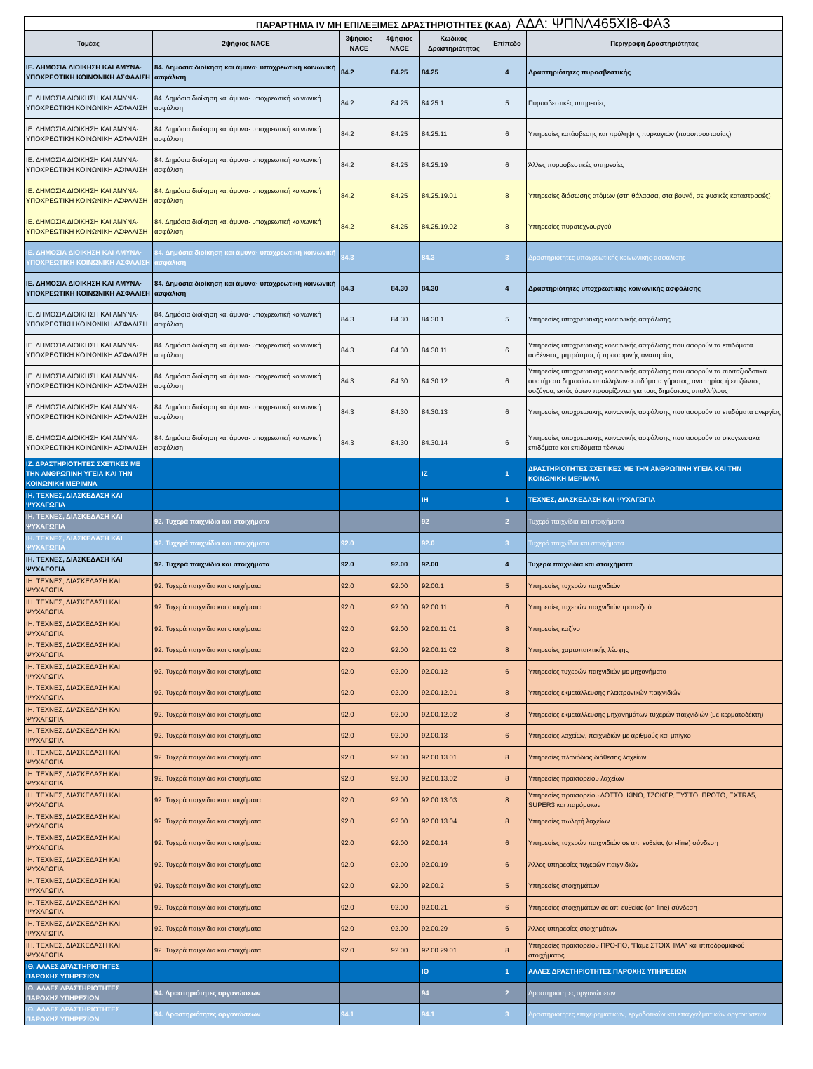ΠΑΡΑΡΤΗΜΑ IV ΜΗ ΕΠΙΛΕΞΙΜΕΣ ΔΡΑΣΤΗΡΙΟΤΗΤΕΣ (ΚΑΔ) ΑΔΑ: ΨΠΝΛ465ΧΙ8-ΦΑ3
| Τομέας | 2ψήφιος NACE | 3ψήφιος NACE | 4ψήφιος NACE | Κωδικός Δραστηριότητας | Επίπεδο | Περιγραφή Δραστηριότητας |
| --- | --- | --- | --- | --- | --- | --- |
| ΙΕ. ΔΗΜΟΣΙΑ ΔΙΟΙΚΗΣΗ ΚΑΙ ΑΜΥΝΑ· ΥΠΟΧΡΕΩΤΙΚΗ ΚΟΙΝΩΝΙΚΗ ΑΣΦΑΛΙΣΗ | 84. Δημόσια διοίκηση και άμυνα· υποχρεωτική κοινωνική ασφάλιση | 84.2 | 84.25 | 84.25 | 4 | Δραστηριότητες πυροσβεστικής |
| ΙΕ. ΔΗΜΟΣΙΑ ΔΙΟΙΚΗΣΗ ΚΑΙ ΑΜΥΝΑ· ΥΠΟΧΡΕΩΤΙΚΗ ΚΟΙΝΩΝΙΚΗ ΑΣΦΑΛΙΣΗ | 84. Δημόσια διοίκηση και άμυνα· υποχρεωτική κοινωνική ασφάλιση | 84.2 | 84.25 | 84.25.1 | 5 | Πυροσβεστικές υπηρεσίες |
| ΙΕ. ΔΗΜΟΣΙΑ ΔΙΟΙΚΗΣΗ ΚΑΙ ΑΜΥΝΑ· ΥΠΟΧΡΕΩΤΙΚΗ ΚΟΙΝΩΝΙΚΗ ΑΣΦΑΛΙΣΗ | 84. Δημόσια διοίκηση και άμυνα· υποχρεωτική κοινωνική ασφάλιση | 84.2 | 84.25 | 84.25.11 | 6 | Υπηρεσίες κατάσβεσης και πρόληψης πυρκαγιών (πυροπροστασίας) |
| ΙΕ. ΔΗΜΟΣΙΑ ΔΙΟΙΚΗΣΗ ΚΑΙ ΑΜΥΝΑ· ΥΠΟΧΡΕΩΤΙΚΗ ΚΟΙΝΩΝΙΚΗ ΑΣΦΑΛΙΣΗ | 84. Δημόσια διοίκηση και άμυνα· υποχρεωτική κοινωνική ασφάλιση | 84.2 | 84.25 | 84.25.19 | 6 | Άλλες πυροσβεστικές υπηρεσίες |
| ΙΕ. ΔΗΜΟΣΙΑ ΔΙΟΙΚΗΣΗ ΚΑΙ ΑΜΥΝΑ· ΥΠΟΧΡΕΩΤΙΚΗ ΚΟΙΝΩΝΙΚΗ ΑΣΦΑΛΙΣΗ | 84. Δημόσια διοίκηση και άμυνα· υποχρεωτική κοινωνική ασφάλιση | 84.2 | 84.25 | 84.25.19.01 | 8 | Υπηρεσίες διάσωσης ατόμων (στη θάλασσα, στα βουνά, σε φυσικές καταστροφές) |
| ΙΕ. ΔΗΜΟΣΙΑ ΔΙΟΙΚΗΣΗ ΚΑΙ ΑΜΥΝΑ· ΥΠΟΧΡΕΩΤΙΚΗ ΚΟΙΝΩΝΙΚΗ ΑΣΦΑΛΙΣΗ | 84. Δημόσια διοίκηση και άμυνα· υποχρεωτική κοινωνική ασφάλιση | 84.2 | 84.25 | 84.25.19.02 | 8 | Υπηρεσίες πυροτεχνουργού |
| ΙΕ. ΔΗΜΟΣΙΑ ΔΙΟΙΚΗΣΗ ΚΑΙ ΑΜΥΝΑ· ΥΠΟΧΡΕΩΤΙΚΗ ΚΟΙΝΩΝΙΚΗ ΑΣΦΑΛΙΣΗ | 84. Δημόσια διοίκηση και άμυνα· υποχρεωτική κοινωνική ασφάλιση | 84.3 | | 84.3 | 3 | Δραστηριότητες υποχρεωτικής κοινωνικής ασφάλισης |
| ΙΕ. ΔΗΜΟΣΙΑ ΔΙΟΙΚΗΣΗ ΚΑΙ ΑΜΥΝΑ· ΥΠΟΧΡΕΩΤΙΚΗ ΚΟΙΝΩΝΙΚΗ ΑΣΦΑΛΙΣΗ | 84. Δημόσια διοίκηση και άμυνα· υποχρεωτική κοινωνική ασφάλιση | 84.3 | 84.30 | 84.30 | 4 | Δραστηριότητες υποχρεωτικής κοινωνικής ασφάλισης |
| ΙΕ. ΔΗΜΟΣΙΑ ΔΙΟΙΚΗΣΗ ΚΑΙ ΑΜΥΝΑ· ΥΠΟΧΡΕΩΤΙΚΗ ΚΟΙΝΩΝΙΚΗ ΑΣΦΑΛΙΣΗ | 84. Δημόσια διοίκηση και άμυνα· υποχρεωτική κοινωνική ασφάλιση | 84.3 | 84.30 | 84.30.1 | 5 | Υπηρεσίες υποχρεωτικής κοινωνικής ασφάλισης |
| ΙΕ. ΔΗΜΟΣΙΑ ΔΙΟΙΚΗΣΗ ΚΑΙ ΑΜΥΝΑ· ΥΠΟΧΡΕΩΤΙΚΗ ΚΟΙΝΩΝΙΚΗ ΑΣΦΑΛΙΣΗ | 84. Δημόσια διοίκηση και άμυνα· υποχρεωτική κοινωνική ασφάλιση | 84.3 | 84.30 | 84.30.11 | 6 | Υπηρεσίες υποχρεωτικής κοινωνικής ασφάλισης που αφορούν τα επιδόματα ασθένειας, μητρότητας ή προσωρινής αναπηρίας |
| ΙΕ. ΔΗΜΟΣΙΑ ΔΙΟΙΚΗΣΗ ΚΑΙ ΑΜΥΝΑ· ΥΠΟΧΡΕΩΤΙΚΗ ΚΟΙΝΩΝΙΚΗ ΑΣΦΑΛΙΣΗ | 84. Δημόσια διοίκηση και άμυνα· υποχρεωτική κοινωνική ασφάλιση | 84.3 | 84.30 | 84.30.12 | 6 | Υπηρεσίες υποχρεωτικής κοινωνικής ασφάλισης που αφορούν τα συνταξιοδοτικά συστήματα δημοσίων υπαλλήλων· επιδόματα γήρατος, αναπηρίας ή επιζώντος συζύγου, εκτός όσων προορίζονται για τους δημόσιους υπαλλήλους |
| ΙΕ. ΔΗΜΟΣΙΑ ΔΙΟΙΚΗΣΗ ΚΑΙ ΑΜΥΝΑ· ΥΠΟΧΡΕΩΤΙΚΗ ΚΟΙΝΩΝΙΚΗ ΑΣΦΑΛΙΣΗ | 84. Δημόσια διοίκηση και άμυνα· υποχρεωτική κοινωνική ασφάλιση | 84.3 | 84.30 | 84.30.13 | 6 | Υπηρεσίες υποχρεωτικής κοινωνικής ασφάλισης που αφορούν τα επιδόματα ανεργίας |
| ΙΕ. ΔΗΜΟΣΙΑ ΔΙΟΙΚΗΣΗ ΚΑΙ ΑΜΥΝΑ· ΥΠΟΧΡΕΩΤΙΚΗ ΚΟΙΝΩΝΙΚΗ ΑΣΦΑΛΙΣΗ | 84. Δημόσια διοίκηση και άμυνα· υποχρεωτική κοινωνική ασφάλιση | 84.3 | 84.30 | 84.30.14 | 6 | Υπηρεσίες υποχρεωτικής κοινωνικής ασφάλισης που αφορούν τα οικογενειακά επιδόματα και επιδόματα τέκνων |
| ΙΖ. ΔΡΑΣΤΗΡΙΟΤΗΤΕΣ ΣΧΕΤΙΚΕΣ ΜΕ ΤΗΝ ΑΝΘΡΩΠΙΝΗ ΥΓΕΙΑ ΚΑΙ ΤΗΝ ΚΟΙΝΩΝΙΚΗ ΜΕΡΙΜΝΑ | | | | ΙΖ | 1 | ΔΡΑΣΤΗΡΙΟΤΗΤΕΣ ΣΧΕΤΙΚΕΣ ΜΕ ΤΗΝ ΑΝΘΡΩΠΙΝΗ ΥΓΕΙΑ ΚΑΙ ΤΗΝ ΚΟΙΝΩΝΙΚΗ ΜΕΡΙΜΝΑ |
| ΙΗ. ΤΕΧΝΕΣ, ΔΙΑΣΚΕΔΑΣΗ ΚΑΙ ΨΥΧΑΓΩΓΙΑ | | | | ΙΗ | 1 | ΤΕΧΝΕΣ, ΔΙΑΣΚΕΔΑΣΗ ΚΑΙ ΨΥΧΑΓΩΓΙΑ |
| ΙΗ. ΤΕΧΝΕΣ, ΔΙΑΣΚΕΔΑΣΗ ΚΑΙ ΨΥΧΑΓΩΓΙΑ | 92. Τυχερά παιχνίδια και στοιχήματα | | | 92 | 2 | Τυχερά παιχνίδια και στοιχήματα |
| ΙΗ. ΤΕΧΝΕΣ, ΔΙΑΣΚΕΔΑΣΗ ΚΑΙ ΨΥΧΑΓΩΓΙΑ | 92. Τυχερά παιχνίδια και στοιχήματα | 92.0 | | 92.0 | 3 | Τυχερά παιχνίδια και στοιχήματα |
| ΙΗ. ΤΕΧΝΕΣ, ΔΙΑΣΚΕΔΑΣΗ ΚΑΙ ΨΥΧΑΓΩΓΙΑ | 92. Τυχερά παιχνίδια και στοιχήματα | 92.0 | 92.00 | 92.00 | 4 | Τυχερά παιχνίδια και στοιχήματα |
| ΙΗ. ΤΕΧΝΕΣ, ΔΙΑΣΚΕΔΑΣΗ ΚΑΙ ΨΥΧΑΓΩΓΙΑ | 92. Τυχερά παιχνίδια και στοιχήματα | 92.0 | 92.00 | 92.00.1 | 5 | Υπηρεσίες τυχερών παιχνιδιών |
| ΙΗ. ΤΕΧΝΕΣ, ΔΙΑΣΚΕΔΑΣΗ ΚΑΙ ΨΥΧΑΓΩΓΙΑ | 92. Τυχερά παιχνίδια και στοιχήματα | 92.0 | 92.00 | 92.00.11 | 6 | Υπηρεσίες τυχερών παιχνιδιών τραπεζιού |
| ΙΗ. ΤΕΧΝΕΣ, ΔΙΑΣΚΕΔΑΣΗ ΚΑΙ ΨΥΧΑΓΩΓΙΑ | 92. Τυχερά παιχνίδια και στοιχήματα | 92.0 | 92.00 | 92.00.11.01 | 8 | Υπηρεσίες καζίνο |
| ΙΗ. ΤΕΧΝΕΣ, ΔΙΑΣΚΕΔΑΣΗ ΚΑΙ ΨΥΧΑΓΩΓΙΑ | 92. Τυχερά παιχνίδια και στοιχήματα | 92.0 | 92.00 | 92.00.11.02 | 8 | Υπηρεσίες χαρτοπαικτικής λέσχης |
| ΙΗ. ΤΕΧΝΕΣ, ΔΙΑΣΚΕΔΑΣΗ ΚΑΙ ΨΥΧΑΓΩΓΙΑ | 92. Τυχερά παιχνίδια και στοιχήματα | 92.0 | 92.00 | 92.00.12 | 6 | Υπηρεσίες τυχερών παιχνιδιών με μηχανήματα |
| ΙΗ. ΤΕΧΝΕΣ, ΔΙΑΣΚΕΔΑΣΗ ΚΑΙ ΨΥΧΑΓΩΓΙΑ | 92. Τυχερά παιχνίδια και στοιχήματα | 92.0 | 92.00 | 92.00.12.01 | 8 | Υπηρεσίες εκμετάλλευσης ηλεκτρονικών παιχνιδιών |
| ΙΗ. ΤΕΧΝΕΣ, ΔΙΑΣΚΕΔΑΣΗ ΚΑΙ ΨΥΧΑΓΩΓΙΑ | 92. Τυχερά παιχνίδια και στοιχήματα | 92.0 | 92.00 | 92.00.12.02 | 8 | Υπηρεσίες εκμετάλλευσης μηχανημάτων τυχερών παιχνιδιών (με κερματοδέκτη) |
| ΙΗ. ΤΕΧΝΕΣ, ΔΙΑΣΚΕΔΑΣΗ ΚΑΙ ΨΥΧΑΓΩΓΙΑ | 92. Τυχερά παιχνίδια και στοιχήματα | 92.0 | 92.00 | 92.00.13 | 6 | Υπηρεσίες λαχείων, παιχνιδιών με αριθμούς και μπίγκο |
| ΙΗ. ΤΕΧΝΕΣ, ΔΙΑΣΚΕΔΑΣΗ ΚΑΙ ΨΥΧΑΓΩΓΙΑ | 92. Τυχερά παιχνίδια και στοιχήματα | 92.0 | 92.00 | 92.00.13.01 | 8 | Υπηρεσίες πλανόδιας διάθεσης λαχείων |
| ΙΗ. ΤΕΧΝΕΣ, ΔΙΑΣΚΕΔΑΣΗ ΚΑΙ ΨΥΧΑΓΩΓΙΑ | 92. Τυχερά παιχνίδια και στοιχήματα | 92.0 | 92.00 | 92.00.13.02 | 8 | Υπηρεσίες πρακτορείου λαχείων |
| ΙΗ. ΤΕΧΝΕΣ, ΔΙΑΣΚΕΔΑΣΗ ΚΑΙ ΨΥΧΑΓΩΓΙΑ | 92. Τυχερά παιχνίδια και στοιχήματα | 92.0 | 92.00 | 92.00.13.03 | 8 | Υπηρεσίες πρακτορείου ΛΟΤΤΟ, ΚΙΝΟ, ΤΖΟΚΕΡ, ΞΥΣΤΟ, ΠΡΟΤΟ, EXTRA5, SUPER3 και παρόμοιων |
| ΙΗ. ΤΕΧΝΕΣ, ΔΙΑΣΚΕΔΑΣΗ ΚΑΙ ΨΥΧΑΓΩΓΙΑ | 92. Τυχερά παιχνίδια και στοιχήματα | 92.0 | 92.00 | 92.00.13.04 | 8 | Υπηρεσίες πωλητή λαχείων |
| ΙΗ. ΤΕΧΝΕΣ, ΔΙΑΣΚΕΔΑΣΗ ΚΑΙ ΨΥΧΑΓΩΓΙΑ | 92. Τυχερά παιχνίδια και στοιχήματα | 92.0 | 92.00 | 92.00.14 | 6 | Υπηρεσίες τυχερών παιχνιδιών σε απ' ευθείας (on-line) σύνδεση |
| ΙΗ. ΤΕΧΝΕΣ, ΔΙΑΣΚΕΔΑΣΗ ΚΑΙ ΨΥΧΑΓΩΓΙΑ | 92. Τυχερά παιχνίδια και στοιχήματα | 92.0 | 92.00 | 92.00.19 | 6 | Άλλες υπηρεσίες τυχερών παιχνιδιών |
| ΙΗ. ΤΕΧΝΕΣ, ΔΙΑΣΚΕΔΑΣΗ ΚΑΙ ΨΥΧΑΓΩΓΙΑ | 92. Τυχερά παιχνίδια και στοιχήματα | 92.0 | 92.00 | 92.00.2 | 5 | Υπηρεσίες στοιχημάτων |
| ΙΗ. ΤΕΧΝΕΣ, ΔΙΑΣΚΕΔΑΣΗ ΚΑΙ ΨΥΧΑΓΩΓΙΑ | 92. Τυχερά παιχνίδια και στοιχήματα | 92.0 | 92.00 | 92.00.21 | 6 | Υπηρεσίες στοιχημάτων σε απ' ευθείας (on-line) σύνδεση |
| ΙΗ. ΤΕΧΝΕΣ, ΔΙΑΣΚΕΔΑΣΗ ΚΑΙ ΨΥΧΑΓΩΓΙΑ | 92. Τυχερά παιχνίδια και στοιχήματα | 92.0 | 92.00 | 92.00.29 | 6 | Άλλες υπηρεσίες στοιχημάτων |
| ΙΗ. ΤΕΧΝΕΣ, ΔΙΑΣΚΕΔΑΣΗ ΚΑΙ ΨΥΧΑΓΩΓΙΑ | 92. Τυχερά παιχνίδια και στοιχήματα | 92.0 | 92.00 | 92.00.29.01 | 8 | Υπηρεσίες πρακτορείου ΠΡΟ-ΠΟ, “Πάμε ΣΤΟΙΧΗΜΑ” και ιπποδρομιακού στοιχήματος |
| ΙΘ. ΑΛΛΕΣ ΔΡΑΣΤΗΡΙΟΤΗΤΕΣ ΠΑΡΟΧΗΣ ΥΠΗΡΕΣΙΩΝ | | | | ΙΘ | 1 | ΑΛΛΕΣ ΔΡΑΣΤΗΡΙΟΤΗΤΕΣ ΠΑΡΟΧΗΣ ΥΠΗΡΕΣΙΩΝ |
| ΙΘ. ΑΛΛΕΣ ΔΡΑΣΤΗΡΙΟΤΗΤΕΣ ΠΑΡΟΧΗΣ ΥΠΗΡΕΣΙΩΝ | 94. Δραστηριότητες οργανώσεων | | | 94 | 2 | Δραστηριότητες οργανώσεων |
| ΙΘ. ΑΛΛΕΣ ΔΡΑΣΤΗΡΙΟΤΗΤΕΣ ΠΑΡΟΧΗΣ ΥΠΗΡΕΣΙΩΝ | 94. Δραστηριότητες οργανώσεων | 94.1 | | 94.1 | 3 | Δραστηριότητες επιχειρηματικών, εργοδοτικών και επαγγελματικών οργανώσεων |